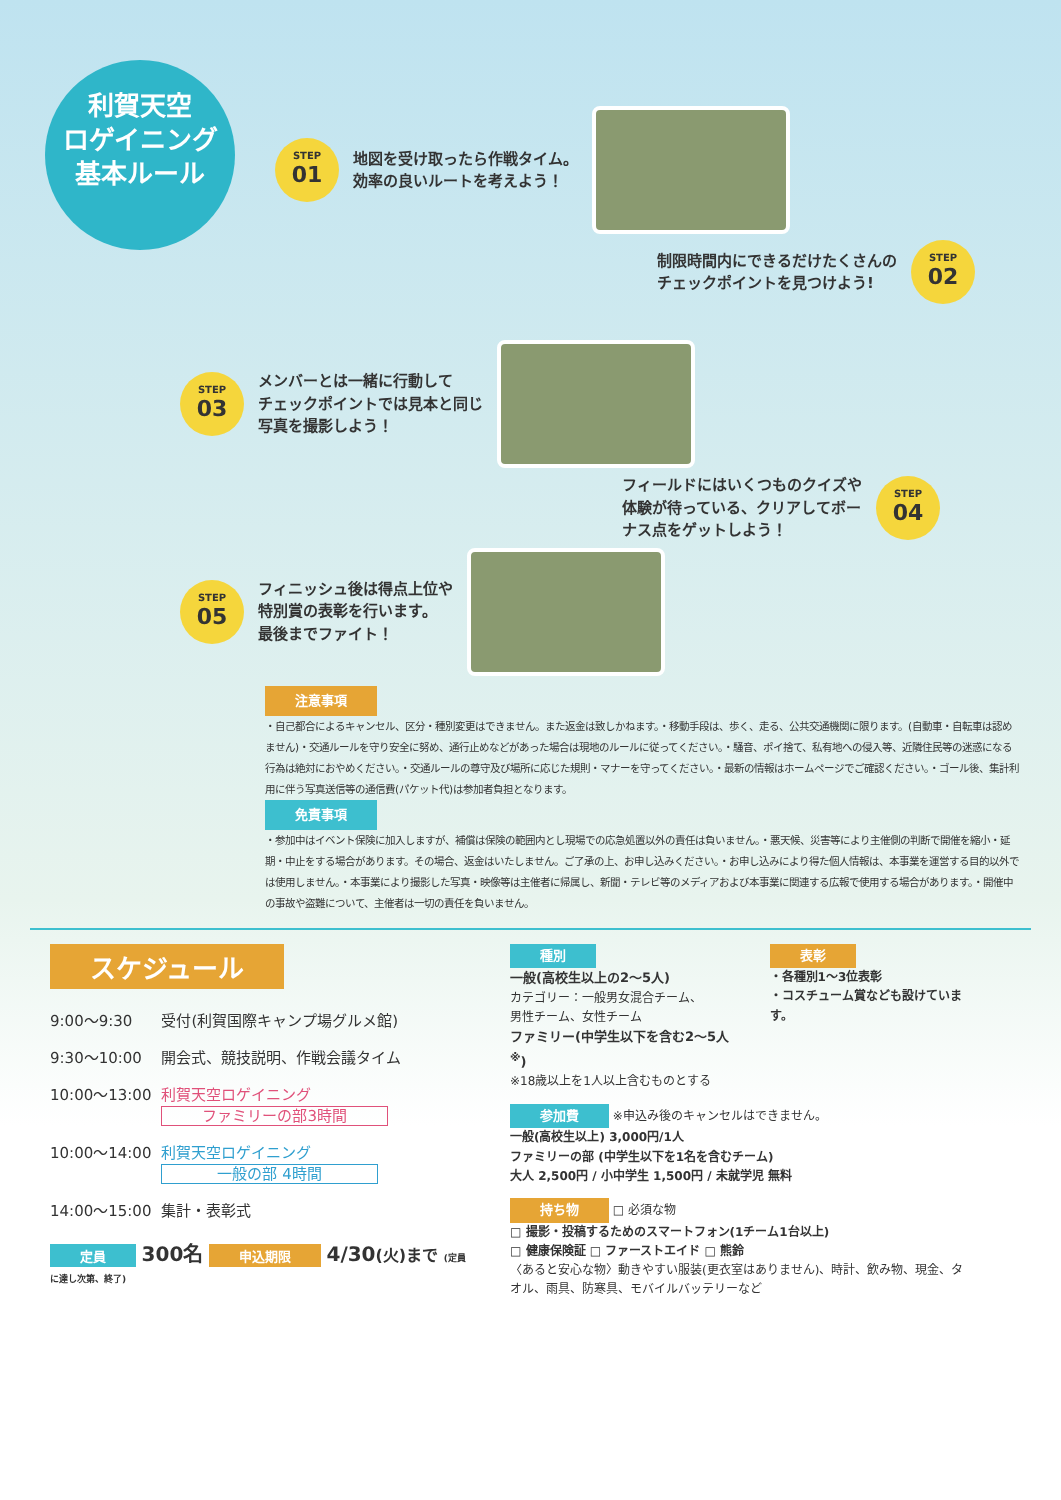利賀天空
ロゲイニング
基本ルール
STEP
01
地図を受け取ったら作戦タイム。
効率の良いルートを考えよう！
制限時間内にできるだけたくさんの
チェックポイントを見つけよう!
STEP
02
STEP
03
メンバーとは一緒に行動して
チェックポイントでは見本と同じ
写真を撮影しよう！
フィールドにはいくつものクイズや
体験が待っている、クリアしてボー
ナス点をゲットしよう！
STEP
04
STEP
05
フィニッシュ後は得点上位や
特別賞の表彰を行います。
最後までファイト！
注意事項
・自己都合によるキャンセル、区分・種別変更はできません。また返金は致しかねます。・移動手段は、歩く、走る、公共交通機関に限ります。(自動車・自転車は認めません)・交通ルールを守り安全に努め、通行止めなどがあった場合は現地のルールに従ってください。・騒音、ポイ捨て、私有地への侵入等、近隣住民等の迷惑になる行為は絶対におやめください。・交通ルールの尊守及び場所に応じた規則・マナーを守ってください。・最新の情報はホームページでご確認ください。・ゴール後、集計利用に伴う写真送信等の通信費(パケット代)は参加者負担となります。
免責事項
・参加中はイベント保険に加入しますが、補償は保険の範囲内とし現場での応急処置以外の責任は負いません。・悪天候、災害等により主催側の判断で開催を縮小・延期・中止をする場合があります。その場合、返金はいたしません。ご了承の上、お申し込みください。・お申し込みにより得た個人情報は、本事業を運営する目的以外では使用しません。・本事業により撮影した写真・映像等は主催者に帰属し、新聞・テレビ等のメディアおよび本事業に関連する広報で使用する場合があります。・開催中の事故や盗難について、主催者は一切の責任を負いません。
スケジュール
| 9:00～9:30 | 受付(利賀国際キャンプ場グルメ館) |
| 9:30～10:00 | 開会式、競技説明、作戦会議タイム |
| 10:00～13:00 | 利賀天空ロゲイニング ファミリーの部3時間 |
| 10:00～14:00 | 利賀天空ロゲイニング 一般の部 4時間 |
| 14:00～15:00 | 集計・表彰式 |
定員 300名 申込期限 4/30(火)まで (定員に達し次第、終了)
種別
一般(高校生以上の2～5人)
カテゴリー：一般男女混合チーム、
男性チーム、女性チーム
ファミリー(中学生以下を含む2～5人<sup>※</sup>)
※18歳以上を1人以上含むものとする
表彰
・各種別1～3位表彰
・コスチューム賞なども設けています。
参加費 ※申込み後のキャンセルはできません。
一般(高校生以上) 3,000円/1人
ファミリーの部 (中学生以下を1名を含むチーム)
大人 2,500円 / 小中学生 1,500円 / 未就学児 無料
持ち物 □ 必須な物
□ 撮影・投稿するためのスマートフォン(1チーム1台以上)
□ 健康保険証 □ ファーストエイド □ 熊鈴
〈あると安心な物〉動きやすい服装(更衣室はありません)、時計、飲み物、現金、タオル、雨具、防寒具、モバイルバッテリーなど